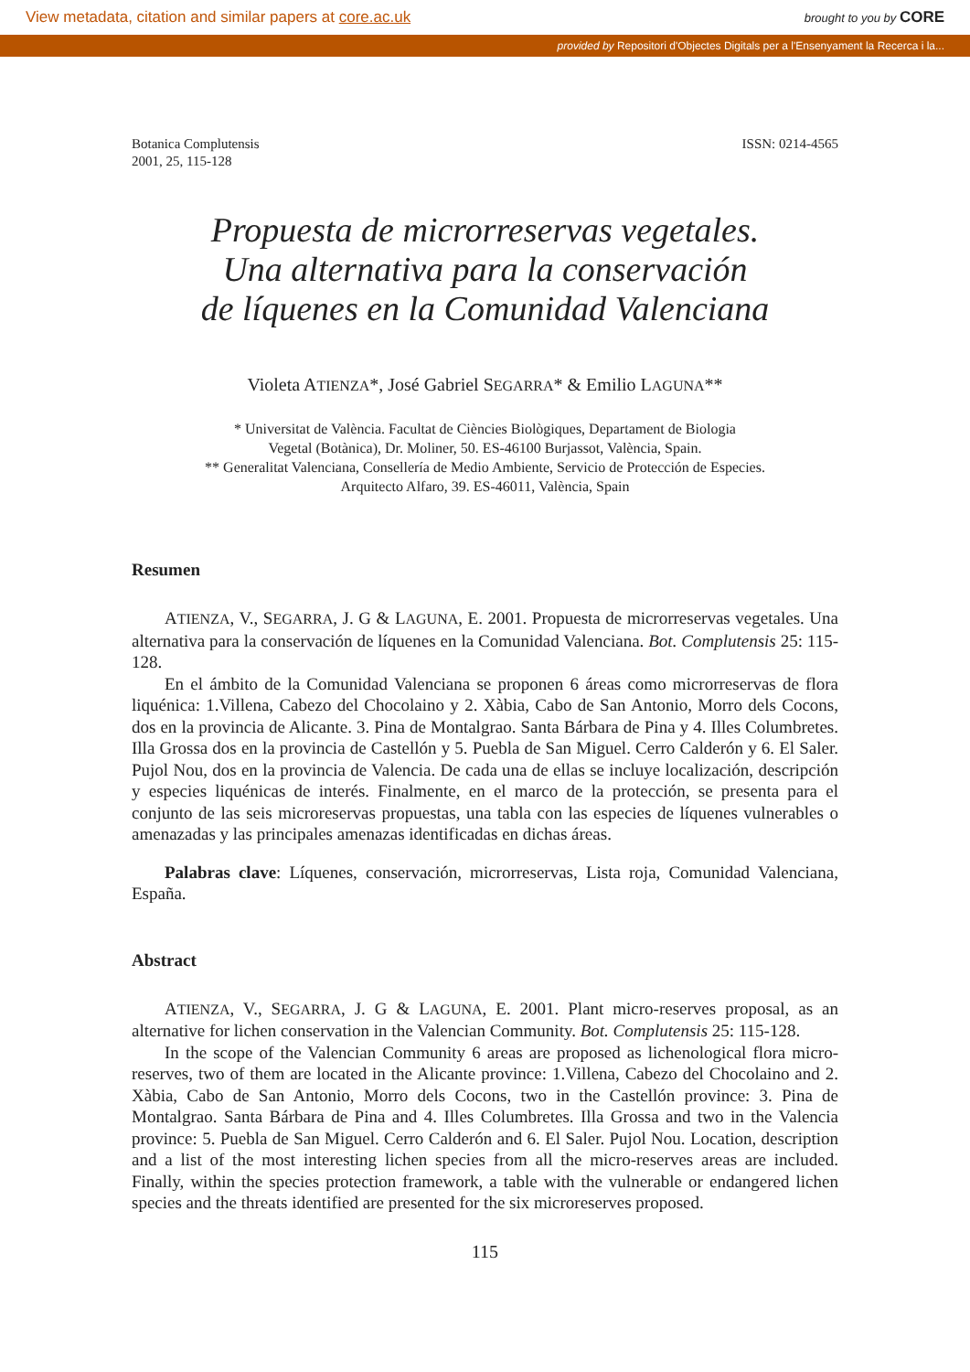View metadata, citation and similar papers at core.ac.uk brought to you by CORE
provided by Repositori d'Objectes Digitals per a l'Ensenyament la Recerca i la...
Botanica Complutensis
2001, 25, 115-128
ISSN: 0214-4565
Propuesta de microrreservas vegetales.
Una alternativa para la conservación
de líquenes en la Comunidad Valenciana
Violeta ATIENZA*, José Gabriel SEGARRA* & Emilio LAGUNA**
* Universitat de València. Facultat de Ciències Biològiques, Departament de Biologia
Vegetal (Botànica), Dr. Moliner, 50. ES-46100 Burjassot, València, Spain.
** Generalitat Valenciana, Consellería de Medio Ambiente, Servicio de Protección de Especies.
Arquitecto Alfaro, 39. ES-46011, València, Spain
Resumen
ATIENZA, V., SEGARRA, J. G & LAGUNA, E. 2001. Propuesta de microrreservas vegetales. Una alternativa para la conservación de líquenes en la Comunidad Valenciana. Bot. Complutensis 25: 115-128.
En el ámbito de la Comunidad Valenciana se proponen 6 áreas como microrreservas de flora liquénica: 1.Villena, Cabezo del Chocolaino y 2. Xàbia, Cabo de San Antonio, Morro dels Cocons, dos en la provincia de Alicante. 3. Pina de Montalgrao. Santa Bárbara de Pina y 4. Illes Columbretes. Illa Grossa dos en la provincia de Castellón y 5. Puebla de San Miguel. Cerro Calderón y 6. El Saler. Pujol Nou, dos en la provincia de Valencia. De cada una de ellas se incluye localización, descripción y especies liquénicas de interés. Finalmente, en el marco de la protección, se presenta para el conjunto de las seis microreservas propuestas, una tabla con las especies de líquenes vulnerables o amenazadas y las principales amenazas identificadas en dichas áreas.
Palabras clave: Líquenes, conservación, microrreservas, Lista roja, Comunidad Valenciana, España.
Abstract
ATIENZA, V., SEGARRA, J. G & LAGUNA, E. 2001. Plant micro-reserves proposal, as an alternative for lichen conservation in the Valencian Community. Bot. Complutensis 25: 115-128.
In the scope of the Valencian Community 6 areas are proposed as lichenological flora micro-reserves, two of them are located in the Alicante province: 1.Villena, Cabezo del Chocolaino and 2. Xàbia, Cabo de San Antonio, Morro dels Cocons, two in the Castellón province: 3. Pina de Montalgrao. Santa Bárbara de Pina and 4. Illes Columbretes. Illa Grossa and two in the Valencia province: 5. Puebla de San Miguel. Cerro Calderón and 6. El Saler. Pujol Nou. Location, description and a list of the most interesting lichen species from all the micro-reserves areas are included. Finally, within the species protection framework, a table with the vulnerable or endangered lichen species and the threats identified are presented for the six microreserves proposed.
115